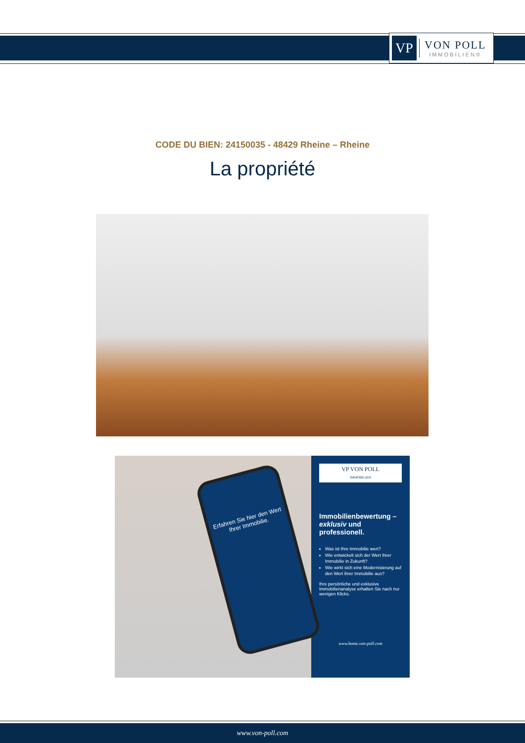VP
VON POLL
IMMOBILIEN®
CODE DU BIEN: 24150035 - 48429 Rheine – Rheine
La propriété
Erfahren Sie hier den Wert Ihrer Immobilie.
VP VON POLL
IMMOBILIEN
Immobilienbewertung – exklusiv und professionell.
Was ist Ihre Immobilie wert?
Wie entwickelt sich der Wert Ihrer Immobilie in Zukunft?
Wie wirkt sich eine Modernisierung auf den Wert ihrer Immobilie aus?
Ihre persönliche und exklusive Immobilienanalyse erhalten Sie nach nur wenigen Klicks.
www.home.von-poll.com
www.von-poll.com